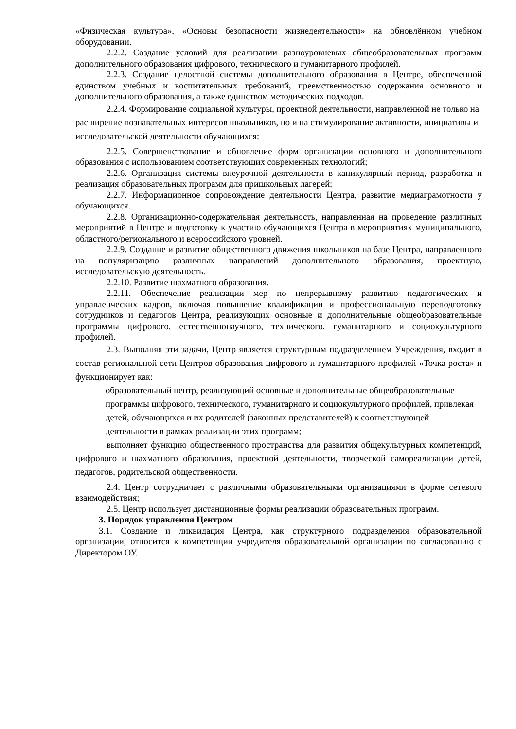«Физическая культура», «Основы безопасности жизнедеятельности» на обновлённом учебном оборудовании.
2.2.2. Создание условий для реализации разноуровневых общеобразовательных программ дополнительного образования цифрового, технического и гуманитарного профилей.
2.2.3. Создание целостной системы дополнительного образования в Центре, обеспеченной единством учебных и воспитательных требований, преемственностью содержания основного и дополнительного образования, а также единством методических подходов.
2.2.4. Формирование социальной культуры, проектной деятельности, направленной не только на расширение познавательных интересов школьников, но и на стимулирование активности, инициативы и исследовательской деятельности обучающихся;
2.2.5. Совершенствование и обновление форм организации основного и дополнительного образования с использованием соответствующих современных технологий;
2.2.6. Организация системы внеурочной деятельности в каникулярный период, разработка и реализация образовательных программ для пришкольных лагерей;
2.2.7. Информационное сопровождение деятельности Центра, развитие медиаграмотности у обучающихся.
2.2.8. Организационно-содержательная деятельность, направленная на проведение различных мероприятий в Центре и подготовку к участию обучающихся Центра в мероприятиях муниципального, областного/регионального и всероссийского уровней.
2.2.9. Создание и развитие общественного движения школьников на базе Центра, направленного на популяризацию различных направлений дополнительного образования, проектную, исследовательскую деятельность.
2.2.10. Развитие шахматного образования.
2.2.11. Обеспечение реализации мер по непрерывному развитию педагогических и управленческих кадров, включая повышение квалификации и профессиональную переподготовку сотрудников и педагогов Центра, реализующих основные и дополнительные общеобразовательные программы цифрового, естественнонаучного, технического, гуманитарного и социокультурного профилей.
2.3. Выполняя эти задачи, Центр является структурным подразделением Учреждения, входит в состав региональной сети Центров образования цифрового и гуманитарного профилей «Точка роста» и функционирует как:
образовательный центр, реализующий основные и дополнительные общеобразовательные программы цифрового, технического, гуманитарного и социокультурного профилей, привлекая детей, обучающихся и их родителей (законных представителей) к соответствующей деятельности в рамках реализации этих программ;
выполняет функцию общественного пространства для развития общекультурных компетенций, цифрового и шахматного образования, проектной деятельности, творческой самореализации детей, педагогов, родительской общественности.
2.4. Центр сотрудничает с различными образовательными организациями в форме сетевого взаимодействия;
2.5. Центр использует дистанционные формы реализации образовательных программ.
3. Порядок управления Центром
3.1. Создание и ликвидация Центра, как структурного подразделения образовательной организации, относится к компетенции учредителя образовательной организации по согласованию с Директором ОУ.